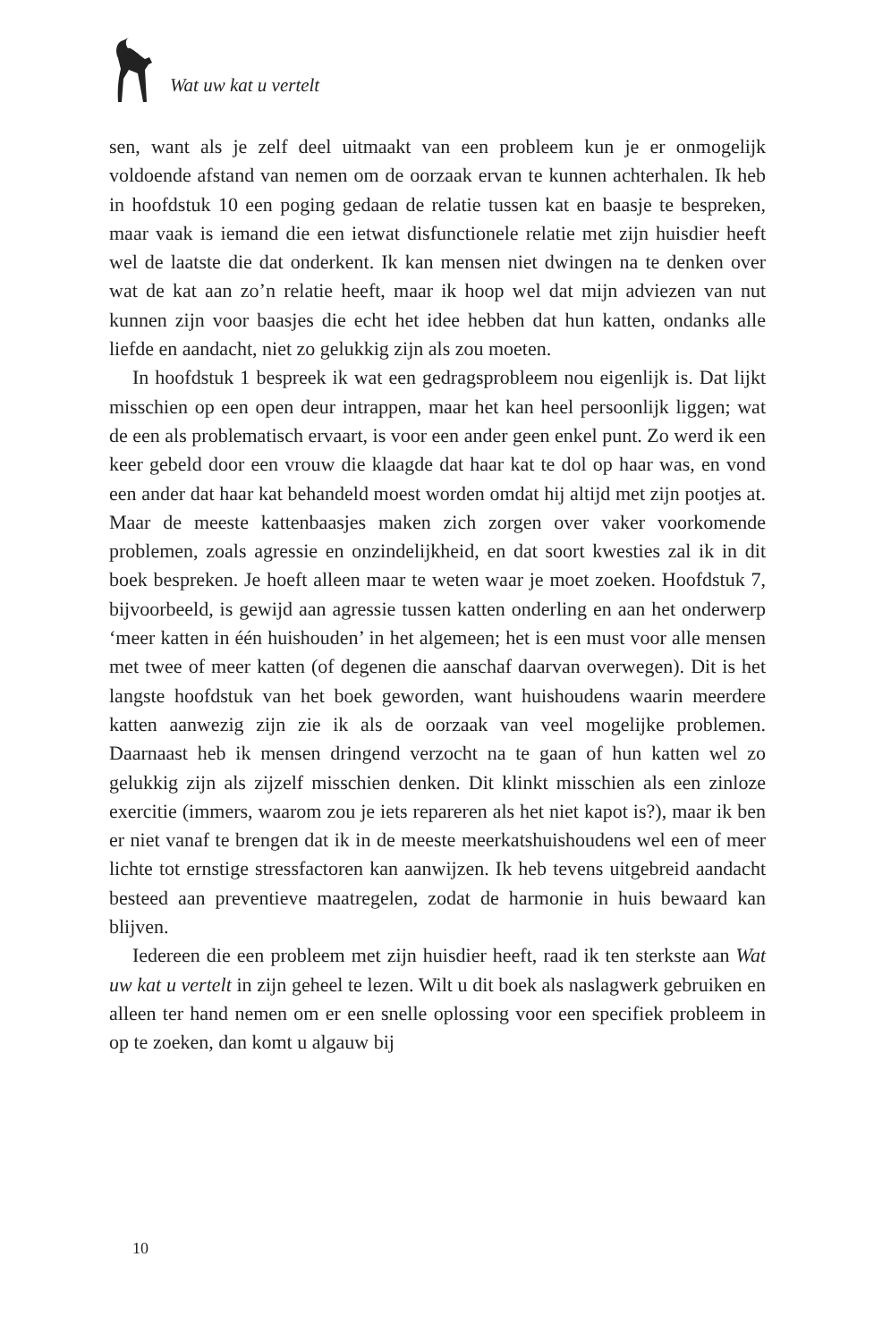Wat uw kat u vertelt
sen, want als je zelf deel uitmaakt van een probleem kun je er onmogelijk voldoende afstand van nemen om de oorzaak ervan te kunnen achterhalen. Ik heb in hoofdstuk 10 een poging gedaan de relatie tussen kat en baasje te bespreken, maar vaak is iemand die een ietwat disfunctionele relatie met zijn huisdier heeft wel de laatste die dat onderkent. Ik kan mensen niet dwingen na te denken over wat de kat aan zo’n relatie heeft, maar ik hoop wel dat mijn adviezen van nut kunnen zijn voor baasjes die echt het idee hebben dat hun katten, ondanks alle liefde en aandacht, niet zo gelukkig zijn als zou moeten.
In hoofdstuk 1 bespreek ik wat een gedragsprobleem nou eigenlijk is. Dat lijkt misschien op een open deur intrappen, maar het kan heel persoonlijk liggen; wat de een als problematisch ervaart, is voor een ander geen enkel punt. Zo werd ik een keer gebeld door een vrouw die klaagde dat haar kat te dol op haar was, en vond een ander dat haar kat behandeld moest worden omdat hij altijd met zijn pootjes at. Maar de meeste kattenbaasjes maken zich zorgen over vaker voorkomende problemen, zoals agressie en onzindelijkheid, en dat soort kwesties zal ik in dit boek bespreken. Je hoeft alleen maar te weten waar je moet zoeken. Hoofdstuk 7, bijvoorbeeld, is gewijd aan agressie tussen katten onderling en aan het onderwerp ‘meer katten in één huishouden’ in het algemeen; het is een must voor alle mensen met twee of meer katten (of degenen die aanschaf daarvan overwegen). Dit is het langste hoofdstuk van het boek geworden, want huishoudens waarin meerdere katten aanwezig zijn zie ik als de oorzaak van veel mogelijke problemen. Daarnaast heb ik mensen dringend verzocht na te gaan of hun katten wel zo gelukkig zijn als zijzelf misschien denken. Dit klinkt misschien als een zinloze exercitie (immers, waarom zou je iets repareren als het niet kapot is?), maar ik ben er niet vanaf te brengen dat ik in de meeste meerkatshuishoudens wel een of meer lichte tot ernstige stressfactoren kan aanwijzen. Ik heb tevens uitgebreid aandacht besteed aan preventieve maatregelen, zodat de harmonie in huis bewaard kan blijven.
Iedereen die een probleem met zijn huisdier heeft, raad ik ten sterkste aan Wat uw kat u vertelt in zijn geheel te lezen. Wilt u dit boek als naslagwerk gebruiken en alleen ter hand nemen om er een snelle oplossing voor een specifiek probleem in op te zoeken, dan komt u algauw bij
10